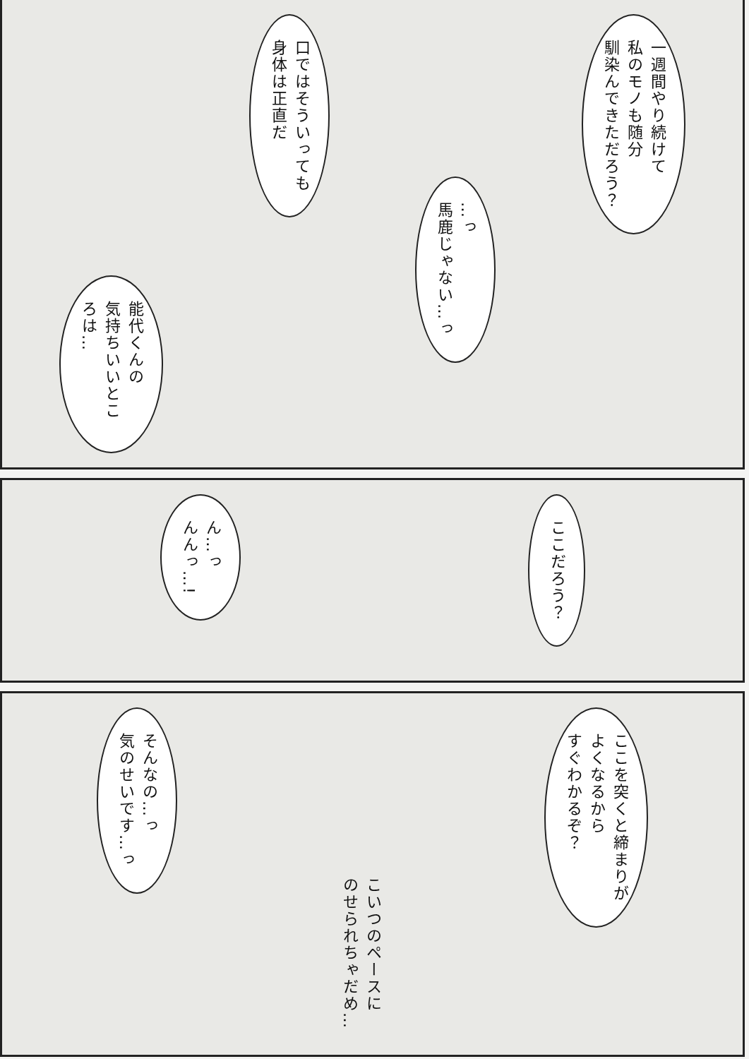一週間やり続けて
私のモノも随分
馴染んできただろう？
…っ
馬鹿じゃない…っ
口ではそういっても
身体は正直だ
能代くんの
気持ちいいところは…
ここだろう？
ん…っ
んんっ…!
ここを突くと締まりが
よくなるから
すぐわかるぞ？
こいつのペースに
のせられちゃだめ…
そんなの…っ
気のせいです…っ